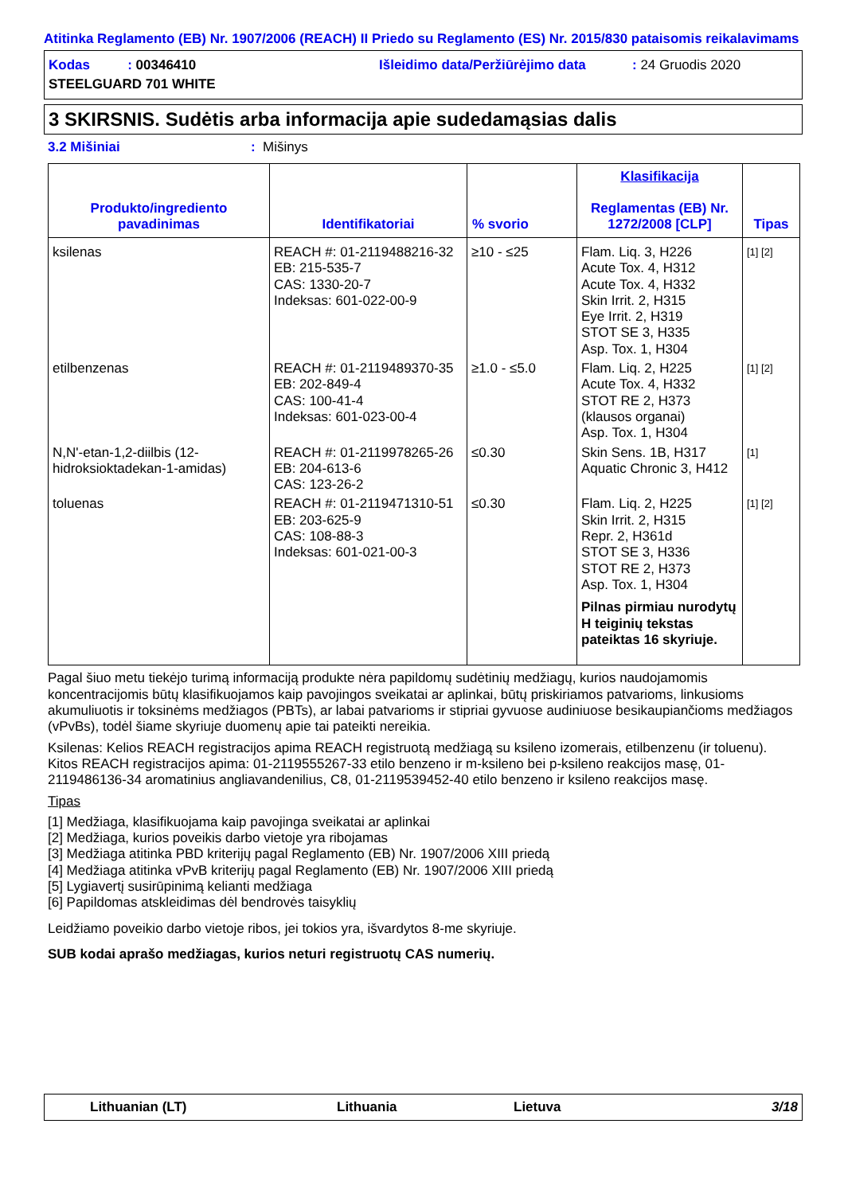Atitinka Reglamento (EB) Nr. 1907/2006 (REACH) II Priedo su Reglamento (ES) Nr. 2015/830 pataisomis reikalavimams
Kodas : 00346410 Išleidimo data/Peržiūrėjimo data: 24 Gruodis 2020
STEELGUARD 701 WHITE
3 SKIRSNIS. Sudėtis arba informacija apie sudedamąsias dalis
3.2 Mišiniai: Mišinys
| Produkto/ingrediento pavadinimas | Identifikatoriai | % svorio | Klasifikacija Reglamentas (EB) Nr. 1272/2008 [CLP] | Tipas |
| --- | --- | --- | --- | --- |
| ksilenas | REACH #: 01-2119488216-32 EB: 215-535-7 CAS: 1330-20-7 Indeksas: 601-022-00-9 | ≥10 - ≤25 | Flam. Liq. 3, H226 Acute Tox. 4, H312 Acute Tox. 4, H332 Skin Irrit. 2, H315 Eye Irrit. 2, H319 STOT SE 3, H335 Asp. Tox. 1, H304 | [1] [2] |
| etilbenzenas | REACH #: 01-2119489370-35 EB: 202-849-4 CAS: 100-41-4 Indeksas: 601-023-00-4 | ≥1.0 - ≤5.0 | Flam. Liq. 2, H225 Acute Tox. 4, H332 STOT RE 2, H373 (klausos organai) Asp. Tox. 1, H304 | [1] [2] |
| N,N'-etan-1,2-diilbis (12-hidroksioktadekan-1-amidas) | REACH #: 01-2119978265-26 EB: 204-613-6 CAS: 123-26-2 | ≤0.30 | Skin Sens. 1B, H317 Aquatic Chronic 3, H412 | [1] |
| toluenas | REACH #: 01-2119471310-51 EB: 203-625-9 CAS: 108-88-3 Indeksas: 601-021-00-3 | ≤0.30 | Flam. Liq. 2, H225 Skin Irrit. 2, H315 Repr. 2, H361d STOT SE 3, H336 STOT RE 2, H373 Asp. Tox. 1, H304 Pilnas pirmiau nurodytų H teiginių tekstas pateiktas 16 skyriuje. | [1] [2] |
Pagal šiuo metu tiekėjo turimą informaciją produkte nėra papildomų sudėtinių medžiagų, kurios naudojamomis koncentracijomis būtų klasifikuojamos kaip pavojingos sveikatai ar aplinkai, būtų priskiriamos patvarioms, linkusioms akumuliuotis ir toksinėms medžiagos (PBTs), ar labai patvarioms ir stipriai gyvuose audiniuose besikaupiančioms medžiagos (vPvBs), todėl šiame skyriuje duomenų apie tai pateikti nereikia.
Ksilenas: Kelios REACH registracijos apima REACH registruotą medžiagą su ksileno izomerais, etilbenzenu (ir toluenu). Kitos REACH registracijos apima: 01-2119555267-33 etilo benzeno ir m-ksileno bei p-ksileno reakcijos masę, 01-2119486136-34 aromatinius angliavandenilius, C8, 01-2119539452-40 etilo benzeno ir ksileno reakcijos masę.
Tipas
[1] Medžiaga, klasifikuojama kaip pavojinga sveikatai ar aplinkai
[2] Medžiaga, kurios poveikis darbo vietoje yra ribojamas
[3] Medžiaga atitinka PBD kriterijų pagal Reglamento (EB) Nr. 1907/2006 XIII priedą
[4] Medžiaga atitinka vPvB kriterijų pagal Reglamento (EB) Nr. 1907/2006 XIII priedą
[5] Lygiavertį susirūpinimą kelianti medžiaga
[6] Papildomas atskleidimas dėl bendrovės taisyklių
Leidžiamo poveikio darbo vietoje ribos, jei tokios yra, išvardytos 8-me skyriuje.
SUB kodai aprašo medžiagas, kurios neturi registruotų CAS numerių.
Lithuanian (LT) Lithuania Lietuva 3/18